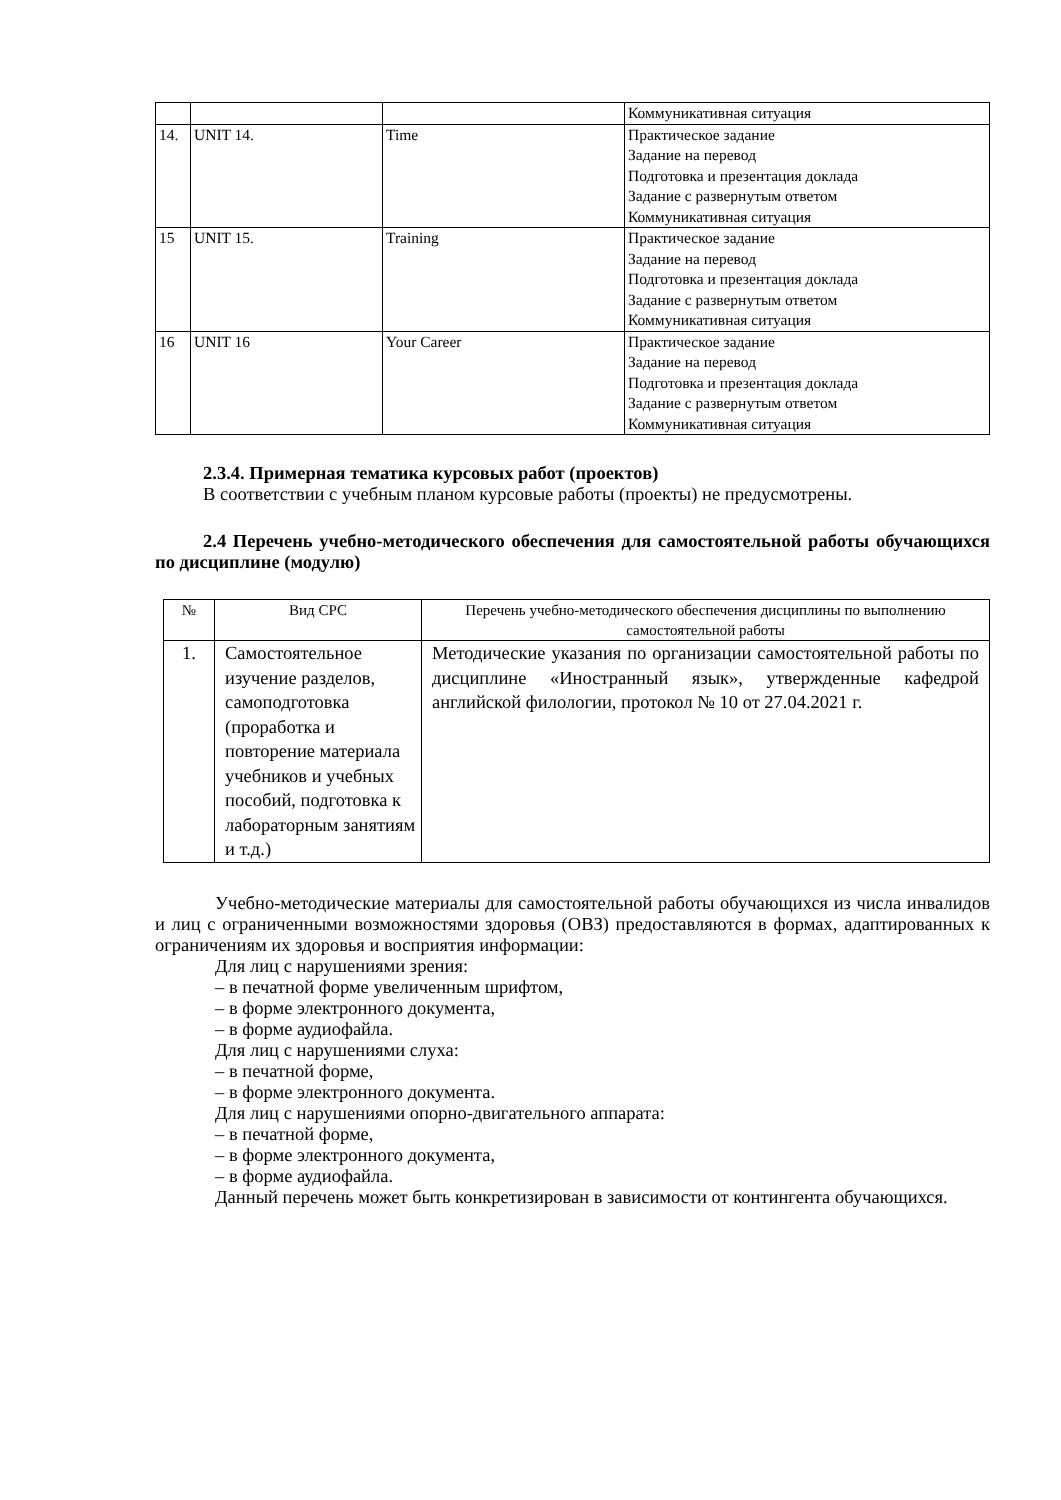| | | | Коммуникативная ситуация |
| 14. | UNIT 14. | Time | Практическое задание Задание на перевод Подготовка и презентация доклада Задание с развернутым ответом Коммуникативная ситуация |
| 15 | UNIT 15. | Training | Практическое задание Задание на перевод Подготовка и презентация доклада Задание с развернутым ответом Коммуникативная ситуация |
| 16 | UNIT 16 | Your Career | Практическое задание Задание на перевод Подготовка и презентация доклада Задание с развернутым ответом Коммуникативная ситуация |
2.3.4. Примерная тематика курсовых работ (проектов)
В соответствии с учебным планом курсовые работы (проекты) не предусмотрены.
2.4 Перечень учебно-методического обеспечения для самостоятельной работы обучающихся по дисциплине (модулю)
| № | Вид СРС | Перечень учебно-методического обеспечения дисциплины по выполнению самостоятельной работы |
| --- | --- | --- |
| 1. | Самостоятельное изучение разделов, самоподготовка (проработка и повторение материала учебников и учебных пособий, подготовка к лабораторным занятиям и т.д.) | Методические указания по организации самостоятельной работы по дисциплине «Иностранный язык», утвержденные кафедрой английской филологии, протокол № 10 от 27.04.2021 г. |
Учебно-методические материалы для самостоятельной работы обучающихся из числа инвалидов и лиц с ограниченными возможностями здоровья (ОВЗ) предоставляются в формах, адаптированных к ограничениям их здоровья и восприятия информации:
Для лиц с нарушениями зрения:
– в печатной форме увеличенным шрифтом,
– в форме электронного документа,
– в форме аудиофайла.
Для лиц с нарушениями слуха:
– в печатной форме,
– в форме электронного документа.
Для лиц с нарушениями опорно-двигательного аппарата:
– в печатной форме,
– в форме электронного документа,
– в форме аудиофайла.
Данный перечень может быть конкретизирован в зависимости от контингента обучающихся.